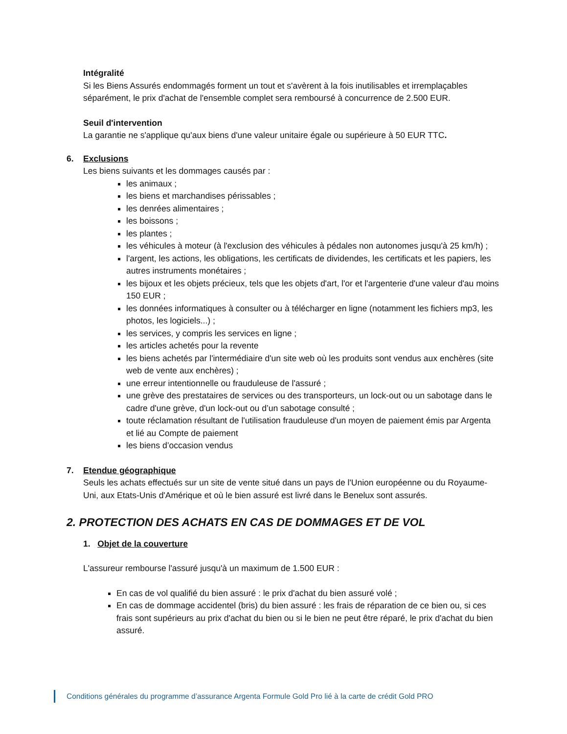Intégralité
Si les Biens Assurés endommagés forment un tout et s'avèrent à la fois inutilisables et irremplaçables séparément, le prix d'achat de l'ensemble complet sera remboursé à concurrence de 2.500 EUR.
Seuil d'intervention
La garantie ne s'applique qu'aux biens d'une valeur unitaire égale ou supérieure à 50 EUR TTC.
6. Exclusions
Les biens suivants et les dommages causés par :
les animaux ;
les biens et marchandises périssables ;
les denrées alimentaires ;
les boissons ;
les plantes ;
les véhicules à moteur (à l'exclusion des véhicules à pédales non autonomes jusqu'à 25 km/h) ;
l'argent, les actions, les obligations, les certificats de dividendes, les certificats et les papiers, les autres instruments monétaires ;
les bijoux et les objets précieux, tels que les objets d'art, l'or et l'argenterie d'une valeur d'au moins 150 EUR ;
les données informatiques à consulter ou à télécharger en ligne (notamment les fichiers mp3, les photos, les logiciels...) ;
les services, y compris les services en ligne ;
les articles achetés pour la revente
les biens achetés par l'intermédiaire d'un site web où les produits sont vendus aux enchères (site web de vente aux enchères) ;
une erreur intentionnelle ou frauduleuse de l'assuré ;
une grève des prestataires de services ou des transporteurs, un lock-out ou un sabotage dans le cadre d'une grève, d'un lock-out ou d’un sabotage consulté ;
toute réclamation résultant de l'utilisation frauduleuse d'un moyen de paiement émis par Argenta et lié au Compte de paiement
les biens d’occasion vendus
7. Etendue géographique
Seuls les achats effectués sur un site de vente situé dans un pays de l'Union européenne ou du Royaume-Uni, aux Etats-Unis d'Amérique et où le bien assuré est livré dans le Benelux sont assurés.
2. PROTECTION DES ACHATS EN CAS DE DOMMAGES ET DE VOL
1. Objet de la couverture
L'assureur rembourse l'assuré jusqu'à un maximum de 1.500 EUR :
En cas de vol qualifié du bien assuré : le prix d'achat du bien assuré volé ;
En cas de dommage accidentel (bris) du bien assuré : les frais de réparation de ce bien ou, si ces frais sont supérieurs au prix d'achat du bien ou si le bien ne peut être réparé, le prix d'achat du bien assuré.
Conditions générales du programme d’assurance Argenta Formule Gold Pro lié à la carte de crédit Gold PRO